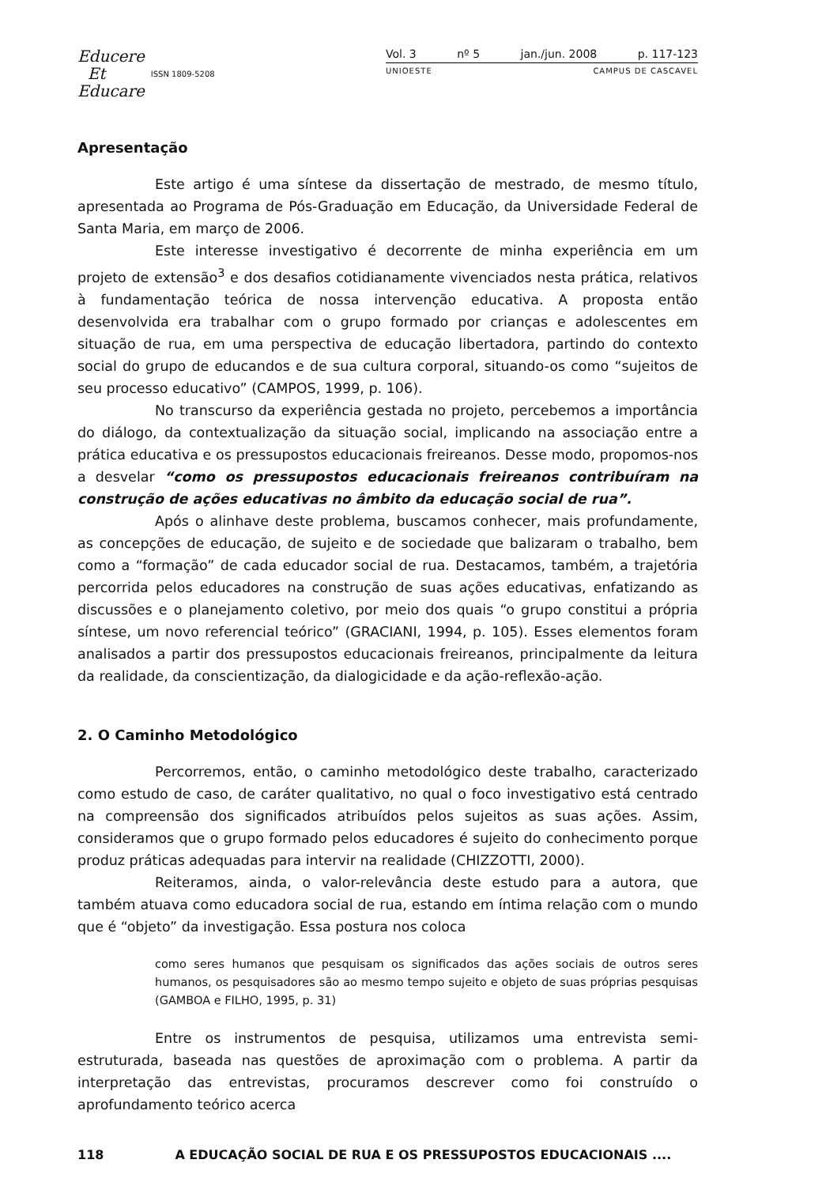Educere
Et
Educare
ISSN 1809-5208
Vol. 3 nº 5 jan./jun. 2008 p. 117-123
UNIOESTE CAMPUS DE CASCAVEL
Apresentação
Este artigo é uma síntese da dissertação de mestrado, de mesmo título, apresentada ao Programa de Pós-Graduação em Educação, da Universidade Federal de Santa Maria, em março de 2006.
Este interesse investigativo é decorrente de minha experiência em um projeto de extensão<sup>3</sup> e dos desafios cotidianamente vivenciados nesta prática, relativos à fundamentação teórica de nossa intervenção educativa. A proposta então desenvolvida era trabalhar com o grupo formado por crianças e adolescentes em situação de rua, em uma perspectiva de educação libertadora, partindo do contexto social do grupo de educandos e de sua cultura corporal, situando-os como “sujeitos de seu processo educativo” (CAMPOS, 1999, p. 106).
No transcurso da experiência gestada no projeto, percebemos a importância do diálogo, da contextualização da situação social, implicando na associação entre a prática educativa e os pressupostos educacionais freireanos. Desse modo, propomos-nos a desvelar “como os pressupostos educacionais freireanos contribuíram na construção de ações educativas no âmbito da educação social de rua”.
Após o alinhave deste problema, buscamos conhecer, mais profundamente, as concepções de educação, de sujeito e de sociedade que balizaram o trabalho, bem como a “formação” de cada educador social de rua. Destacamos, também, a trajetória percorrida pelos educadores na construção de suas ações educativas, enfatizando as discussões e o planejamento coletivo, por meio dos quais “o grupo constitui a própria síntese, um novo referencial teórico” (GRACIANI, 1994, p. 105). Esses elementos foram analisados a partir dos pressupostos educacionais freireanos, principalmente da leitura da realidade, da conscientização, da dialogicidade e da ação-reflexão-ação.
2. O Caminho Metodológico
Percorremos, então, o caminho metodológico deste trabalho, caracterizado como estudo de caso, de caráter qualitativo, no qual o foco investigativo está centrado na compreensão dos significados atribuídos pelos sujeitos as suas ações. Assim, consideramos que o grupo formado pelos educadores é sujeito do conhecimento porque produz práticas adequadas para intervir na realidade (CHIZZOTTI, 2000).
Reiteramos, ainda, o valor-relevância deste estudo para a autora, que também atuava como educadora social de rua, estando em íntima relação com o mundo que é “objeto” da investigação. Essa postura nos coloca
como seres humanos que pesquisam os significados das ações sociais de outros seres humanos, os pesquisadores são ao mesmo tempo sujeito e objeto de suas próprias pesquisas (GAMBOA e FILHO, 1995, p. 31)
Entre os instrumentos de pesquisa, utilizamos uma entrevista semi-estruturada, baseada nas questões de aproximação com o problema. A partir da interpretação das entrevistas, procuramos descrever como foi construído o aprofundamento teórico acerca
118 A EDUCAÇÃO SOCIAL DE RUA E OS PRESSUPOSTOS EDUCACIONAIS ....